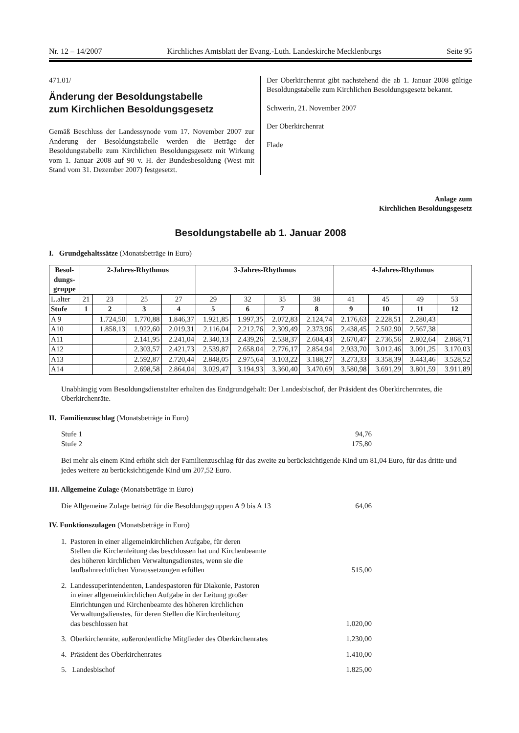Nr. 12 – 14/2007 Kirchliches Amtsblatt der Evang.-Luth. Landeskirche Mecklenburgs Seite 95
471.01/
Änderung der Besoldungstabelle
zum Kirchlichen Besoldungsgesetz
Gemäß Beschluss der Landessynode vom 17. November 2007 zur Änderung der Besoldungstabelle werden die Beträge der Besoldungstabelle zum Kirchlichen Besoldungsgesetz mit Wirkung vom 1. Januar 2008 auf 90 v. H. der Bundesbesoldung (West mit Stand vom 31. Dezember 2007) festgesetzt.
Der Oberkirchenrat gibt nachstehend die ab 1. Januar 2008 gültige Besoldungstabelle zum Kirchlichen Besoldungsgesetz bekannt.
Schwerin, 21. November 2007
Der Oberkirchenrat
Flade
Anlage zum
Kirchlichen Besoldungsgesetz
Besoldungstabelle ab 1. Januar 2008
I. Grundgehaltssätze (Monatsbeträge in Euro)
| Besol- dungs- gruppe | 2-Jahres-Rhythmus | | | | 3-Jahres-Rhythmus | | | | 4-Jahres-Rhythmus | | | |
| --- | --- | --- | --- | --- | --- | --- | --- | --- | --- | --- | --- | --- |
| L.alter | 21 | 23 | 25 | 27 | 29 | 32 | 35 | 38 | 41 | 45 | 49 | 53 |
| Stufe | 1 | 2 | 3 | 4 | 5 | 6 | 7 | 8 | 9 | 10 | 11 | 12 |
| A 9 | | 1.724,50 | 1.770,88 | 1.846,37 | 1.921,85 | 1.997,35 | 2.072,83 | 2.124,74 | 2.176,63 | 2.228,51 | 2.280,43 | |
| A10 | | 1.858,13 | 1.922,60 | 2.019,31 | 2.116,04 | 2.212,76 | 2.309,49 | 2.373,96 | 2.438,45 | 2.502,90 | 2.567,38 | |
| A11 | | | 2.141,95 | 2.241,04 | 2.340,13 | 2.439,26 | 2.538,37 | 2.604,43 | 2.670,47 | 2.736,56 | 2.802,64 | 2.868,71 |
| A12 | | | 2.303,57 | 2.421,73 | 2.539,87 | 2.658,04 | 2.776,17 | 2.854,94 | 2.933,70 | 3.012,46 | 3.091,25 | 3.170,03 |
| A13 | | | 2.592,87 | 2.720,44 | 2.848,05 | 2.975,64 | 3.103,22 | 3.188,27 | 3.273,33 | 3.358,39 | 3.443,46 | 3.528,52 |
| A14 | | | 2.698,58 | 2.864,04 | 3.029,47 | 3.194,93 | 3.360,40 | 3.470,69 | 3.580,98 | 3.691,29 | 3.801,59 | 3.911,89 |
Unabhängig vom Besoldungsdienstalter erhalten das Endgrundgehalt: Der Landesbischof, der Präsident des Oberkirchenrates, die Oberkirchenräte.
II. Familienzuschlag (Monatsbeträge in Euro)
Stufe 1 94,76
Stufe 2 175,80
Bei mehr als einem Kind erhöht sich der Familienzuschlag für das zweite zu berücksichtigende Kind um 81,04 Euro, für das dritte und jedes weitere zu berücksichtigende Kind um 207,52 Euro.
III. Allgemeine Zulage (Monatsbeträge in Euro)
Die Allgemeine Zulage beträgt für die Besoldungsgruppen A 9 bis A 13 64,06
IV. Funktionszulagen (Monatsbeträge in Euro)
1. Pastoren in einer allgemeinkirchlichen Aufgabe, für deren
Stellen die Kirchenleitung das beschlossen hat und Kirchenbeamte
des höheren kirchlichen Verwaltungsdienstes, wenn sie die
laufbahnrechtlichen Voraussetzungen erfüllen 515,00
2. Landessuperintendenten, Landespastoren für Diakonie, Pastoren
in einer allgemeinkirchlichen Aufgabe in der Leitung großer
Einrichtungen und Kirchenbeamte des höheren kirchlichen
Verwaltungsdienstes, für deren Stellen die Kirchenleitung
das beschlossen hat 1.020,00
3. Oberkirchenräte, außerordentliche Mitglieder des Oberkirchenrates 1.230,00
4. Präsident des Oberkirchenrates 1.410,00
5. Landesbischof 1.825,00